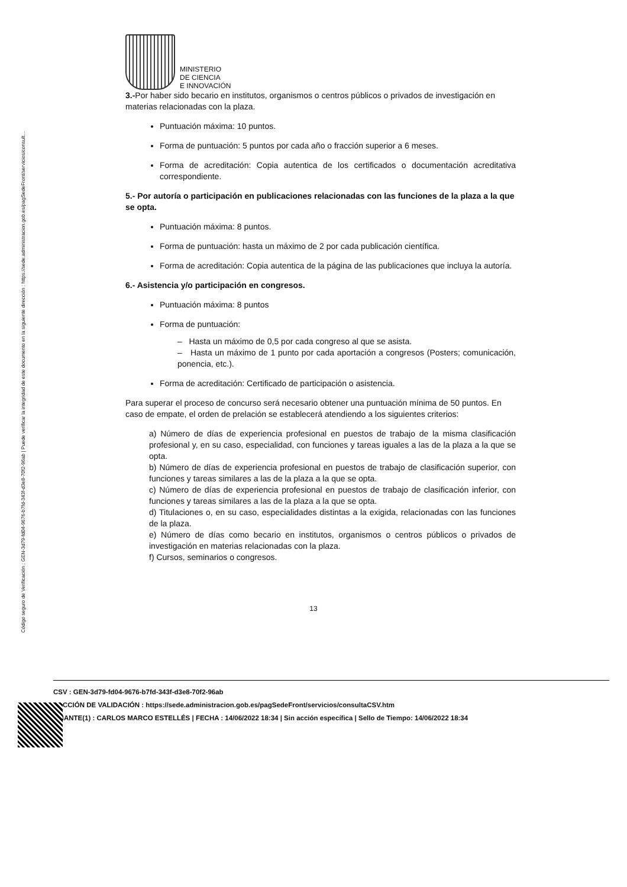Código seguro de Verificación : GEN-3d79-fd04-9676-b7fd-343f-d3e8-70f2-96ab | Puede verificar la integridad de este documento en la siguiente dirección : https://sede.administracion.gob.es/pagSedeFront/servicios/consult...
MINISTERIO
DE CIENCIA
E INNOVACIÓN
3.-Por haber sido becario en institutos, organismos o centros públicos o privados de investigación en materias relacionadas con la plaza.
Puntuación máxima: 10 puntos.
Forma de puntuación: 5 puntos por cada año o fracción superior a 6 meses.
Forma de acreditación: Copia autentica de los certificados o documentación acreditativa correspondiente.
5.- Por autoría o participación en publicaciones relacionadas con las funciones de la plaza a la que se opta.
Puntuación máxima: 8 puntos.
Forma de puntuación: hasta un máximo de 2 por cada publicación científica.
Forma de acreditación: Copia autentica de la página de las publicaciones que incluya la autoría.
6.- Asistencia y/o participación en congresos.
Puntuación máxima: 8 puntos
Forma de puntuación:
– Hasta un máximo de 0,5 por cada congreso al que se asista.
– Hasta un máximo de 1 punto por cada aportación a congresos (Posters; comunicación, ponencia, etc.).
Forma de acreditación: Certificado de participación o asistencia.
Para superar el proceso de concurso será necesario obtener una puntuación mínima de 50 puntos. En caso de empate, el orden de prelación se establecerá atendiendo a los siguientes criterios:
a) Número de días de experiencia profesional en puestos de trabajo de la misma clasificación profesional y, en su caso, especialidad, con funciones y tareas iguales a las de la plaza a la que se opta.
b) Número de días de experiencia profesional en puestos de trabajo de clasificación superior, con funciones y tareas similares a las de la plaza a la que se opta.
c) Número de días de experiencia profesional en puestos de trabajo de clasificación inferior, con funciones y tareas similares a las de la plaza a la que se opta.
d) Titulaciones o, en su caso, especialidades distintas a la exigida, relacionadas con las funciones de la plaza.
e) Número de días como becario en institutos, organismos o centros públicos o privados de investigación en materias relacionadas con la plaza.
f) Cursos, seminarios o congresos.
13
CSV : GEN-3d79-fd04-9676-b7fd-343f-d3e8-70f2-96ab
RECCIÓN DE VALIDACIÓN : https://sede.administracion.gob.es/pagSedeFront/servicios/consultaCSV.htm
RMANTE(1) : CARLOS MARCO ESTELLÉS | FECHA : 14/06/2022 18:34 | Sin acción específica | Sello de Tiempo: 14/06/2022 18:34